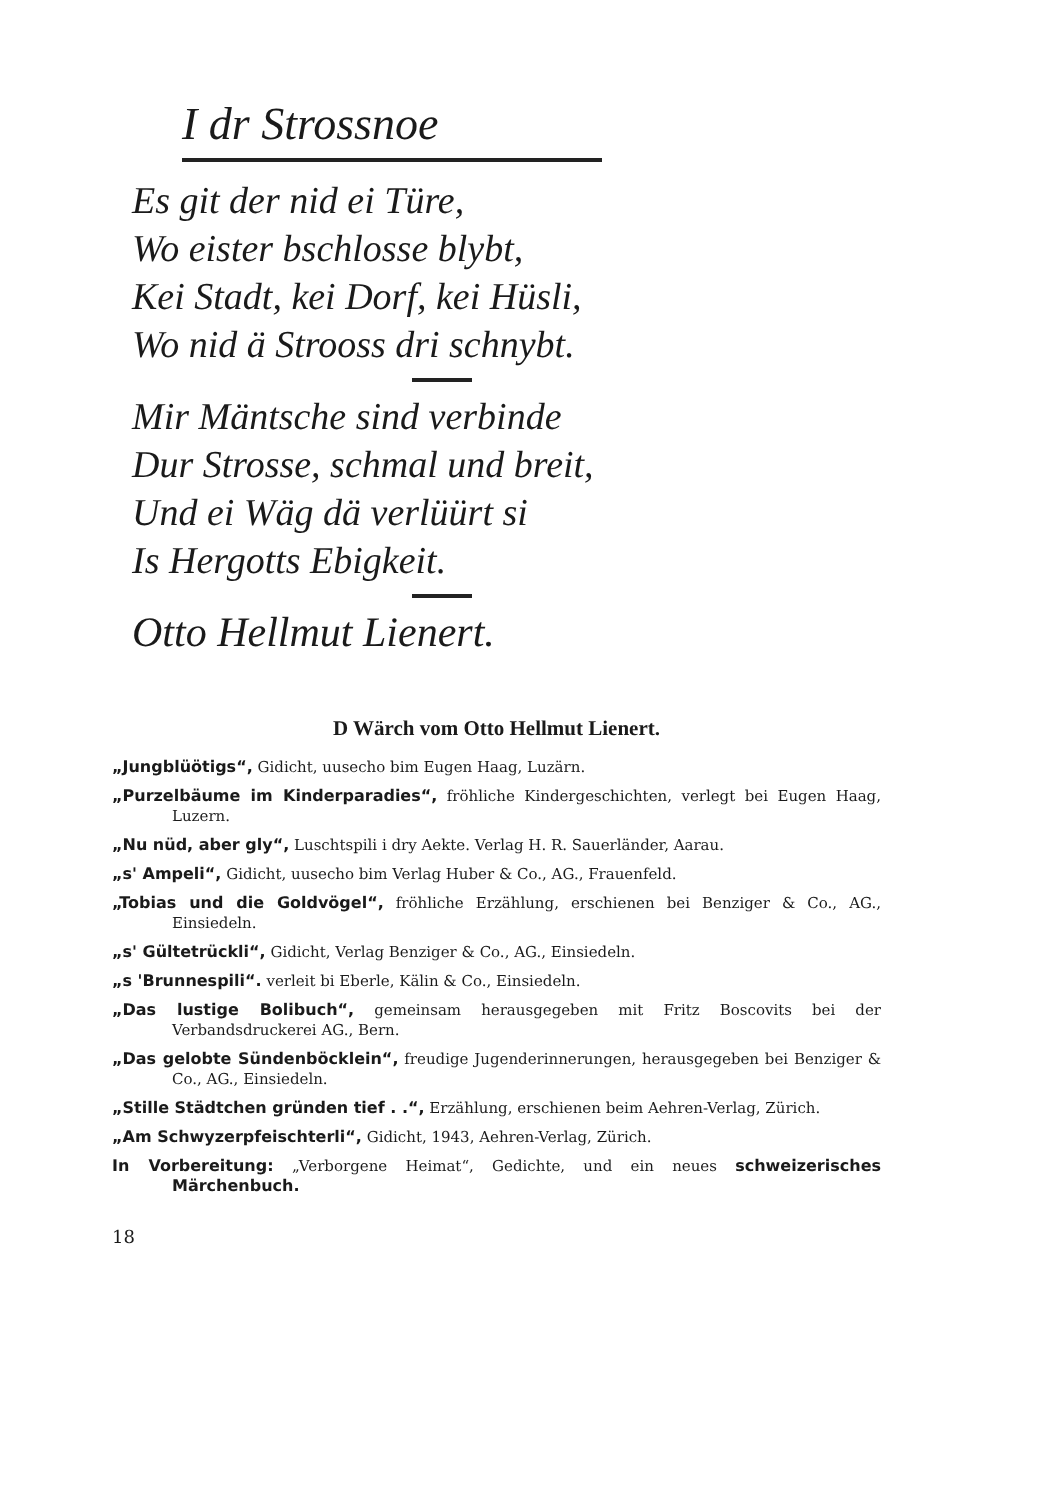I dr Strossnoe
Es git der nid ei Türe,
Wo eister bschlosse blybt,
Kei Stadt, kei Dorf, kei Hüsli,
Wo nid ä Strooss dri schnybt.
Mir Mäntsche sind verbinde
Dur Strosse, schmal und breit,
Und ei Wäg dä verlüürt si
Is Hergotts Ebigkeit.
Otto Hellmut Lienert.
D Wärch vom Otto Hellmut Lienert.
„Jungblüötigs“, Gidicht, uusecho bim Eugen Haag, Luzärn.
„Purzelbäume im Kinderparadies“, fröhliche Kindergeschichten, verlegt bei Eugen Haag, Luzern.
„Nu nüd, aber gly“, Luschtspili i dry Aekte. Verlag H. R. Sauerländer, Aarau.
„s' Ampeli“, Gidicht, uusecho bim Verlag Huber & Co., AG., Frauenfeld.
„Tobias und die Goldvögel“, fröhliche Erzählung, erschienen bei Benziger & Co., AG., Einsiedeln.
„s' Gültetrückli“, Gidicht, Verlag Benziger & Co., AG., Einsiedeln.
„s 'Brunnespili“. verleit bi Eberle, Kälin & Co., Einsiedeln.
„Das lustige Bolibuch“, gemeinsam herausgegeben mit Fritz Boscovits bei der Verbandsdruckerei AG., Bern.
„Das gelobte Sündenböcklein“, freudige Jugenderinnerungen, herausgegeben bei Benziger & Co., AG., Einsiedeln.
„Stille Städtchen gründen tief . .“, Erzählung, erschienen beim Aehren-Verlag, Zürich.
„Am Schwyzerpfeischterli“, Gidicht, 1943, Aehren-Verlag, Zürich.
In Vorbereitung: „Verborgene Heimat“, Gedichte, und ein neues schweizerisches Märchenbuch.
18